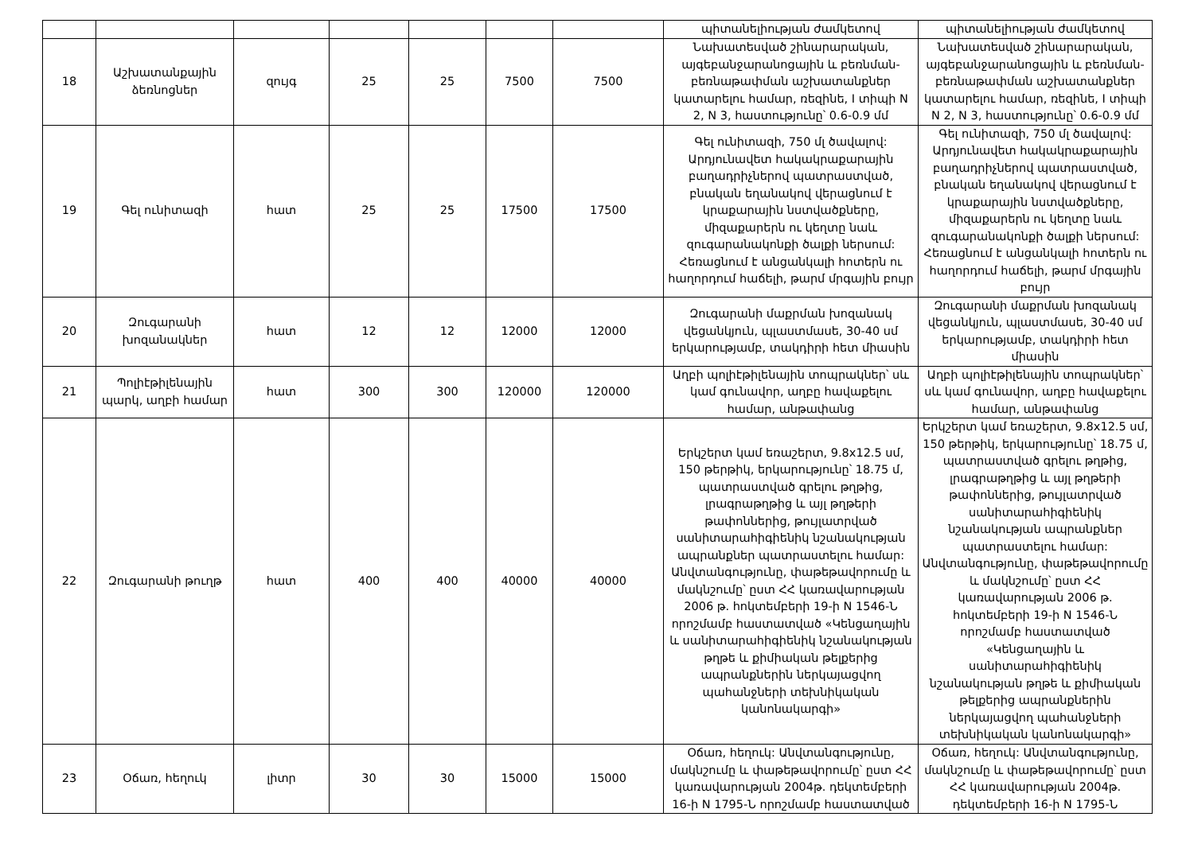| | | | | | | | պիտանելիության ժամկետով | պիտանելիության ժամկետով |
| 18 | Աշխատանքային ձեռնոցներ | զույգ | 25 | 25 | 7500 | 7500 | Նախատեսված շինարարական, այգեբանջարանոցային և բեռնման-բեռնաթափման աշխատանքներ կատարելու համար, ռեզինե, I տիպի N 2, N 3, հաստությունը՝ 0.6-0.9 մմ | Նախատեսված շինարարական, այգեբանջարանոցային և բեռնման-բեռնաթափման աշխատանքներ կատարելու համար, ռեզինե, I տիպի N 2, N 3, հաստությունը՝ 0.6-0.9 մմ |
| 19 | Գել ունիտազի | հատ | 25 | 25 | 17500 | 17500 | Գել ունիտազի, 750 մլ ծավալով: Արդյունավետ հակակրաքարային բաղադրիչներով պատրաստված, բնական եղանակով վերացնում է կրաքարային նստվածքները, միզաքարերն ու կեղտը նաև զուգարանակոնքի ծալքի ներսում: Հեռացնում է անցանկալի հոտերն ու հաղորդում հաճելի, թարմ մրգային բույր | Գել ունիտազի, 750 մլ ծավալով: Արդյունավետ հակակրաքարային բաղադրիչներով պատրաստված, բնական եղանակով վերացնում է կրաքարային նստվածքները, միզաքարերն ու կեղտը նաև զուգարանակոնքի ծալքի ներսում: Հեռացնում է անցանկալի հոտերն ու հաղորդում հաճելի, թարմ մրգային բույր |
| 20 | Զուգարանի խոզանակներ | հատ | 12 | 12 | 12000 | 12000 | Զուգարանի մաքրման խոզանակ վեցանկյուն, պլաստմասե, 30-40 սմ երկարությամբ, տակդիրի հետ միասին | Զուգարանի մաքրման խոզանակ վեցանկյուն, պլաստմասե, 30-40 սմ երկարությամբ, տակդիրի հետ միասին |
| 21 | Պոլիէթիլենային պարկ, աղբի համար | հատ | 300 | 300 | 120000 | 120000 | Աղբի պոլիէթիլենային տոպրակներ՝ սև կամ գունավոր, աղբը հավաքելու համար, անթափանց | Աղբի պոլիէթիլենային տոպրակներ՝ սև կամ գունավոր, աղբը հավաքելու համար, անթափանց |
| 22 | Զուգարանի թուղթ | հատ | 400 | 400 | 40000 | 40000 | Երկշերտ կամ եռաշերտ, 9.8x12.5 սմ, 150 թերթիկ, երկարությունը՝ 18.75 մ, պատրաստված գրելու թղթից, լրագրաթղթից և այլ թղթերի թափոններից, թույլատրված սանիտարահիգիենիկ նշանակության ապրանքներ պատրաստելու համար: Անվտանգությունը, փաթեթավորումը և մակնշումը՝ ըստ ՀՀ կառավարության 2006 թ. հոկտեմբերի 19-ի N 1546-Ն որոշմամբ հաստատված «Կենցաղային և սանիտարահիգիենիկ նշանակության թղթե և քիմիական թելքերից ապրանքներին ներկայացվող պահանջների տեխնիկական կանոնակարգի» | Երկշերտ կամ եռաշերտ, 9.8x12.5 սմ, 150 թերթիկ, երկարությունը՝ 18.75 մ, պատրաստված գրելու թղթից, լրագրաթղթից և այլ թղթերի թափոններից, թույլատրված սանիտարահիգիենիկ նշանակության ապրանքներ պատրաստելու համար: Անվտանգությունը, փաթեթավորումը և մակնշումը՝ ըստ ՀՀ կառավարության 2006 թ. հոկտեմբերի 19-ի N 1546-Ն որոշմամբ հաստատված «Կենցաղային և սանիտարահիգիենիկ նշանակության թղթե և քիմիական թելքերից ապրանքներին ներկայացվող պահանջների տեխնիկական կանոնակարգի» |
| 23 | Օճառ, հեղուկ | լիտր | 30 | 30 | 15000 | 15000 | Օճառ, հեղուկ: Անվտանգությունը, մակնշումը և փաթեթավորումը՝ ըստ ՀՀ կառավարության 2004թ. դեկտեմբերի 16-ի N 1795-Ն որոշմամբ հաստատված | Օճառ, հեղուկ: Անվտանգությունը, մակնշումը և փաթեթավորումը՝ ըստ ՀՀ կառավարության 2004թ. դեկտեմբերի 16-ի N 1795-Ն |